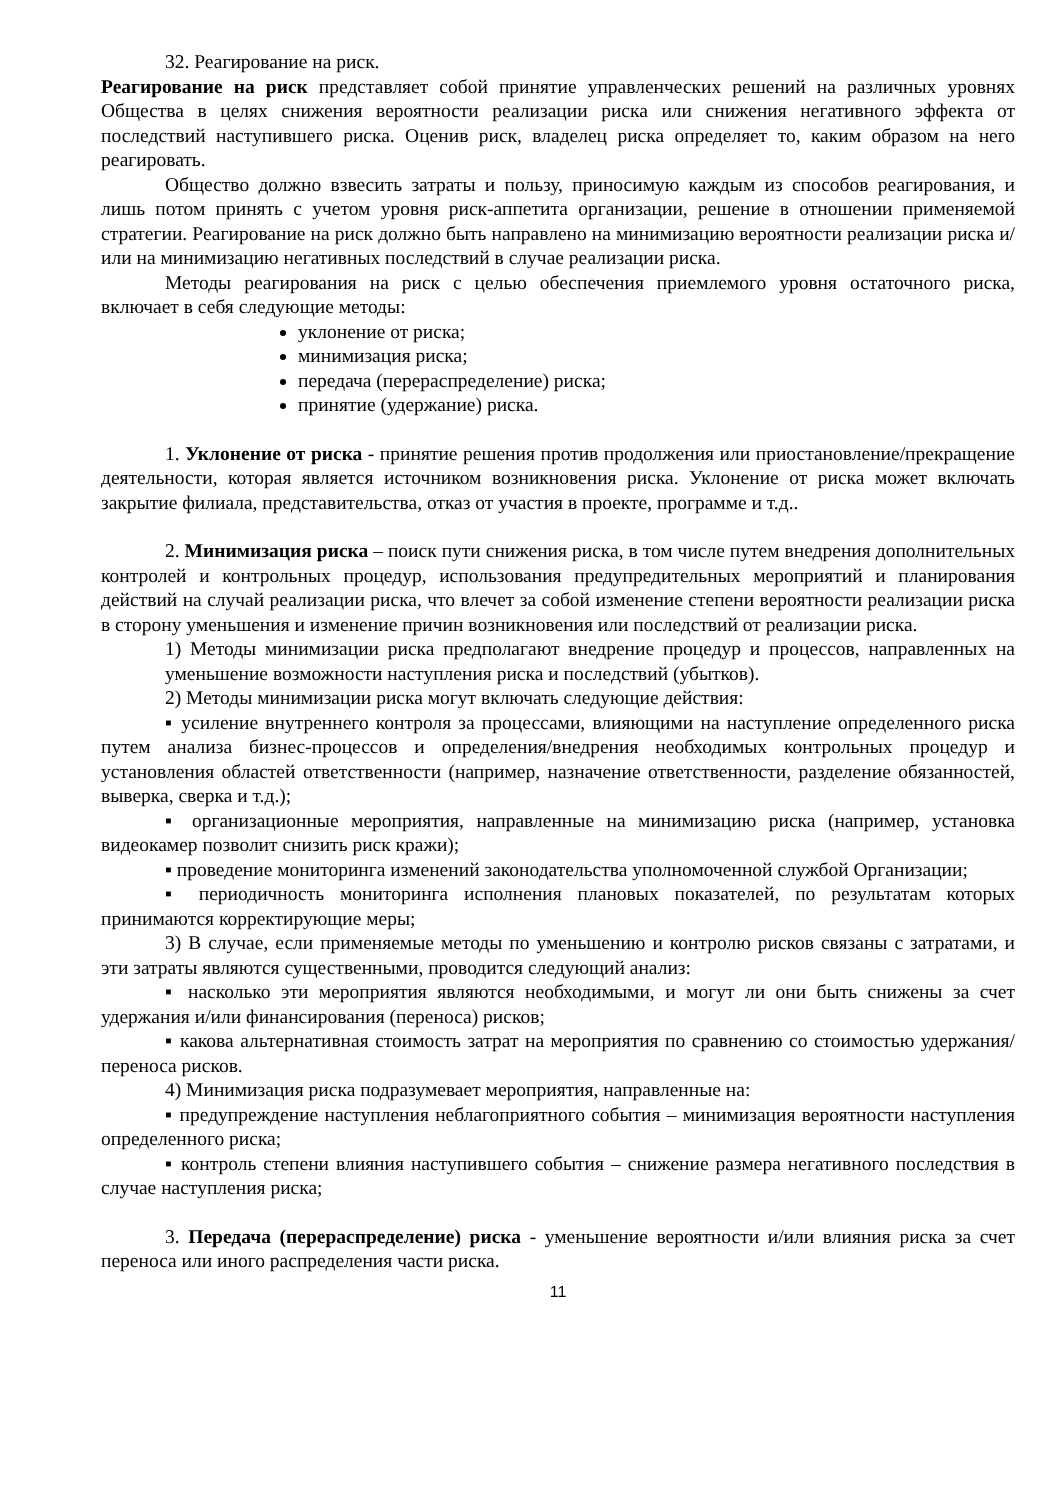32. Реагирование на риск.
Реагирование на риск представляет собой принятие управленческих решений на различных уровнях Общества в целях снижения вероятности реализации риска или снижения негативного эффекта от последствий наступившего риска. Оценив риск, владелец риска определяет то, каким образом на него реагировать.
Общество должно взвесить затраты и пользу, приносимую каждым из способов реагирования, и лишь потом принять с учетом уровня риск-аппетита организации, решение в отношении применяемой стратегии. Реагирование на риск должно быть направлено на минимизацию вероятности реализации риска и/или на минимизацию негативных последствий в случае реализации риска.
Методы реагирования на риск с целью обеспечения приемлемого уровня остаточного риска, включает в себя следующие методы:
уклонение от риска;
минимизация риска;
передача (перераспределение) риска;
принятие (удержание) риска.
1. Уклонение от риска - принятие решения против продолжения или приостановление/прекращение деятельности, которая является источником возникновения риска. Уклонение от риска может включать закрытие филиала, представительства, отказ от участия в проекте, программе и т.д..
2. Минимизация риска – поиск пути снижения риска, в том числе путем внедрения дополнительных контролей и контрольных процедур, использования предупредительных мероприятий и планирования действий на случай реализации риска, что влечет за собой изменение степени вероятности реализации риска в сторону уменьшения и изменение причин возникновения или последствий от реализации риска.
1) Методы минимизации риска предполагают внедрение процедур и процессов, направленных на уменьшение возможности наступления риска и последствий (убытков).
2) Методы минимизации риска могут включать следующие действия:
▪ усиление внутреннего контроля за процессами, влияющими на наступление определенного риска путем анализа бизнес-процессов и определения/внедрения необходимых контрольных процедур и установления областей ответственности (например, назначение ответственности, разделение обязанностей, выверка, сверка и т.д.);
▪ организационные мероприятия, направленные на минимизацию риска (например, установка видеокамер позволит снизить риск кражи);
▪ проведение мониторинга изменений законодательства уполномоченной службой Организации;
▪ периодичность мониторинга исполнения плановых показателей, по результатам которых принимаются корректирующие меры;
3) В случае, если применяемые методы по уменьшению и контролю рисков связаны с затратами, и эти затраты являются существенными, проводится следующий анализ:
▪ насколько эти мероприятия являются необходимыми, и могут ли они быть снижены за счет удержания и/или финансирования (переноса) рисков;
▪ какова альтернативная стоимость затрат на мероприятия по сравнению со стоимостью удержания/переноса рисков.
4) Минимизация риска подразумевает мероприятия, направленные на:
▪ предупреждение наступления неблагоприятного события – минимизация вероятности наступления определенного риска;
▪ контроль степени влияния наступившего события – снижение размера негативного последствия в случае наступления риска;
3. Передача (перераспределение) риска - уменьшение вероятности и/или влияния риска за счет переноса или иного распределения части риска.
11